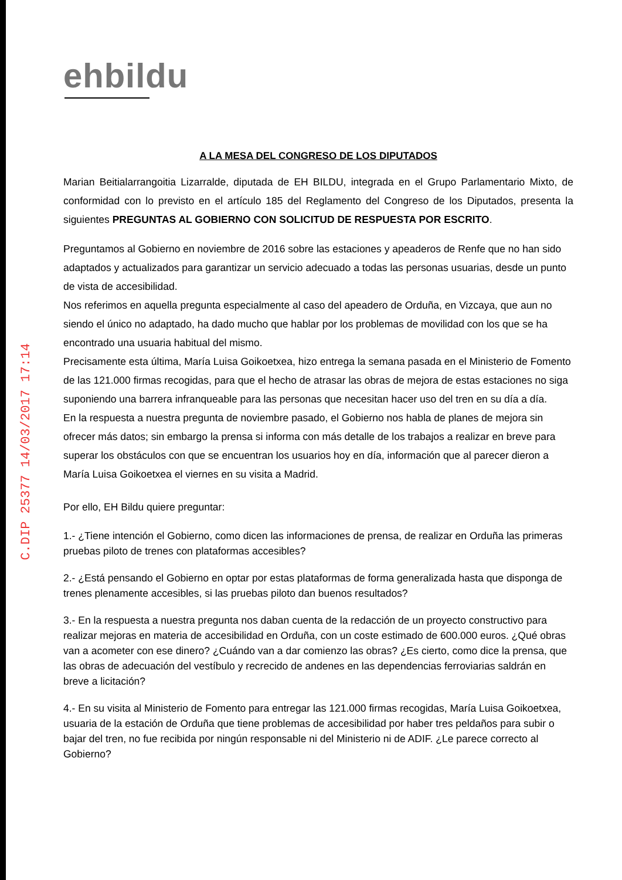C.DIP 25377 14/03/2017 17:14
ehbildu
A LA MESA DEL CONGRESO DE LOS DIPUTADOS
Marian Beitialarrangoitia Lizarralde, diputada de EH BILDU, integrada en el Grupo Parlamentario Mixto, de conformidad con lo previsto en el artículo 185 del Reglamento del Congreso de los Diputados, presenta la siguientes PREGUNTAS AL GOBIERNO CON SOLICITUD DE RESPUESTA POR ESCRITO.
Preguntamos al Gobierno en noviembre de 2016 sobre las estaciones y apeaderos de Renfe que no han sido adaptados y actualizados para garantizar un servicio adecuado a todas las personas usuarias, desde un punto de vista de accesibilidad.
Nos referimos en aquella pregunta especialmente al caso del apeadero de Orduña, en Vizcaya, que aun no siendo el único no adaptado, ha dado mucho que hablar por los problemas de movilidad con los que se ha encontrado una usuaria habitual del mismo.
Precisamente esta última, María Luisa Goikoetxea, hizo entrega la semana pasada en el Ministerio de Fomento de las 121.000 firmas recogidas, para que el hecho de atrasar las obras de mejora de estas estaciones no siga suponiendo una barrera infranqueable para las personas que necesitan hacer uso del tren en su día a día.
En la respuesta a nuestra pregunta de noviembre pasado, el Gobierno nos habla de planes de mejora sin ofrecer más datos; sin embargo la prensa si informa con más detalle de los trabajos a realizar en breve para superar los obstáculos con que se encuentran los usuarios hoy en día, información que al parecer dieron a María Luisa Goikoetxea el viernes en su visita a Madrid.
Por ello, EH Bildu quiere preguntar:
1.- ¿Tiene intención el Gobierno, como dicen las informaciones de prensa, de realizar en Orduña las primeras pruebas piloto de trenes con plataformas accesibles?
2.- ¿Está pensando el Gobierno en optar por estas plataformas de forma generalizada hasta que disponga de trenes plenamente accesibles, si las pruebas piloto dan buenos resultados?
3.- En la respuesta a nuestra pregunta nos daban cuenta de la redacción de un proyecto constructivo para realizar mejoras en materia de accesibilidad en Orduña, con un coste estimado de 600.000 euros. ¿Qué obras van a acometer con ese dinero? ¿Cuándo van a dar comienzo las obras? ¿Es cierto, como dice la prensa, que las obras de adecuación del vestíbulo y recrecido de andenes en las dependencias ferroviarias saldrán en breve a licitación?
4.- En su visita al Ministerio de Fomento para entregar las 121.000 firmas recogidas, María Luisa Goikoetxea, usuaria de la estación de Orduña que tiene problemas de accesibilidad por haber tres peldaños para subir o bajar del tren, no fue recibida por ningún responsable ni del Ministerio ni de ADIF. ¿Le parece correcto al Gobierno?